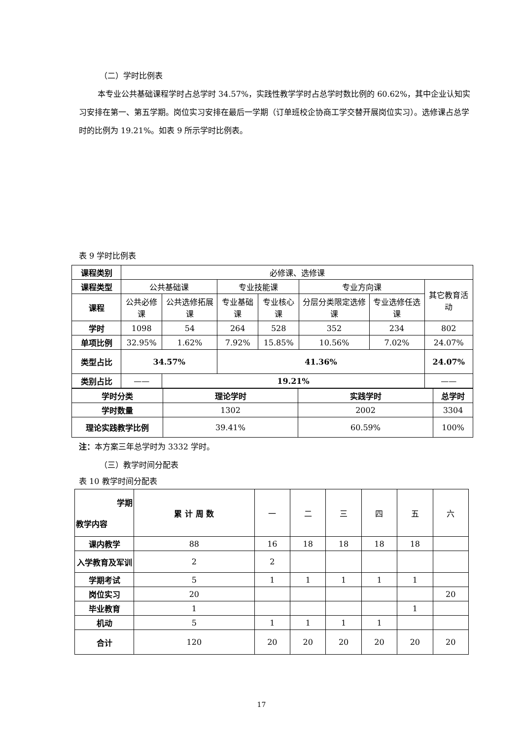（二）学时比例表
本专业公共基础课程学时占总学时 34.57%，实践性教学学时占总学时数比例的 60.62%，其中企业认知实习安排在第一、第五学期。岗位实习安排在最后一学期（订单班校企协商工学交替开展岗位实习）。选修课占总学时的比例为 19.21%。如表 9 所示学时比例表。
表 9 学时比例表
| 课程类别 | 必修课、选修课 | | | | | | |
| 课程类型 | 公共基础课 | | 专业技能课 | | 专业方向课 | | 其它教育活动 |
| 课程 | 公共必修课 | 公共选修拓展课 | 专业基础课 | 专业核心课 | 分层分类限定选修课 | 专业选修任选课 | |
| 学时 | 1098 | 54 | 264 | 528 | 352 | 234 | 802 |
| 单项比例 | 32.95% | 1.62% | 7.92% | 15.85% | 10.56% | 7.02% | 24.07% |
| 类型占比 | 34.57% | | 41.36% | | | | 24.07% |
| 类别占比 | —— | 19.21% | | | | | —— |
| 学时分类 | 理论学时 | 实践学时 | 总学时 |
| 学时数量 | 1302 | 2002 | 3304 |
| 理论实践教学比例 | 39.41% | 60.59% | 100% |
注：本方案三年总学时为 3332 学时。
（三）教学时间分配表
表 10 教学时间分配表
| 学期 教学内容 | 累 计 周 数 | 一 | 二 | 三 | 四 | 五 | 六 |
| 课内教学 | 88 | 16 | 18 | 18 | 18 | 18 | |
| 入学教育及军训 | 2 | 2 | | | | | |
| 学期考试 | 5 | 1 | 1 | 1 | 1 | 1 | |
| 岗位实习 | 20 | | | | | | 20 |
| 毕业教育 | 1 | | | | | 1 | |
| 机动 | 5 | 1 | 1 | 1 | 1 | | |
| 合计 | 120 | 20 | 20 | 20 | 20 | 20 | 20 |
17